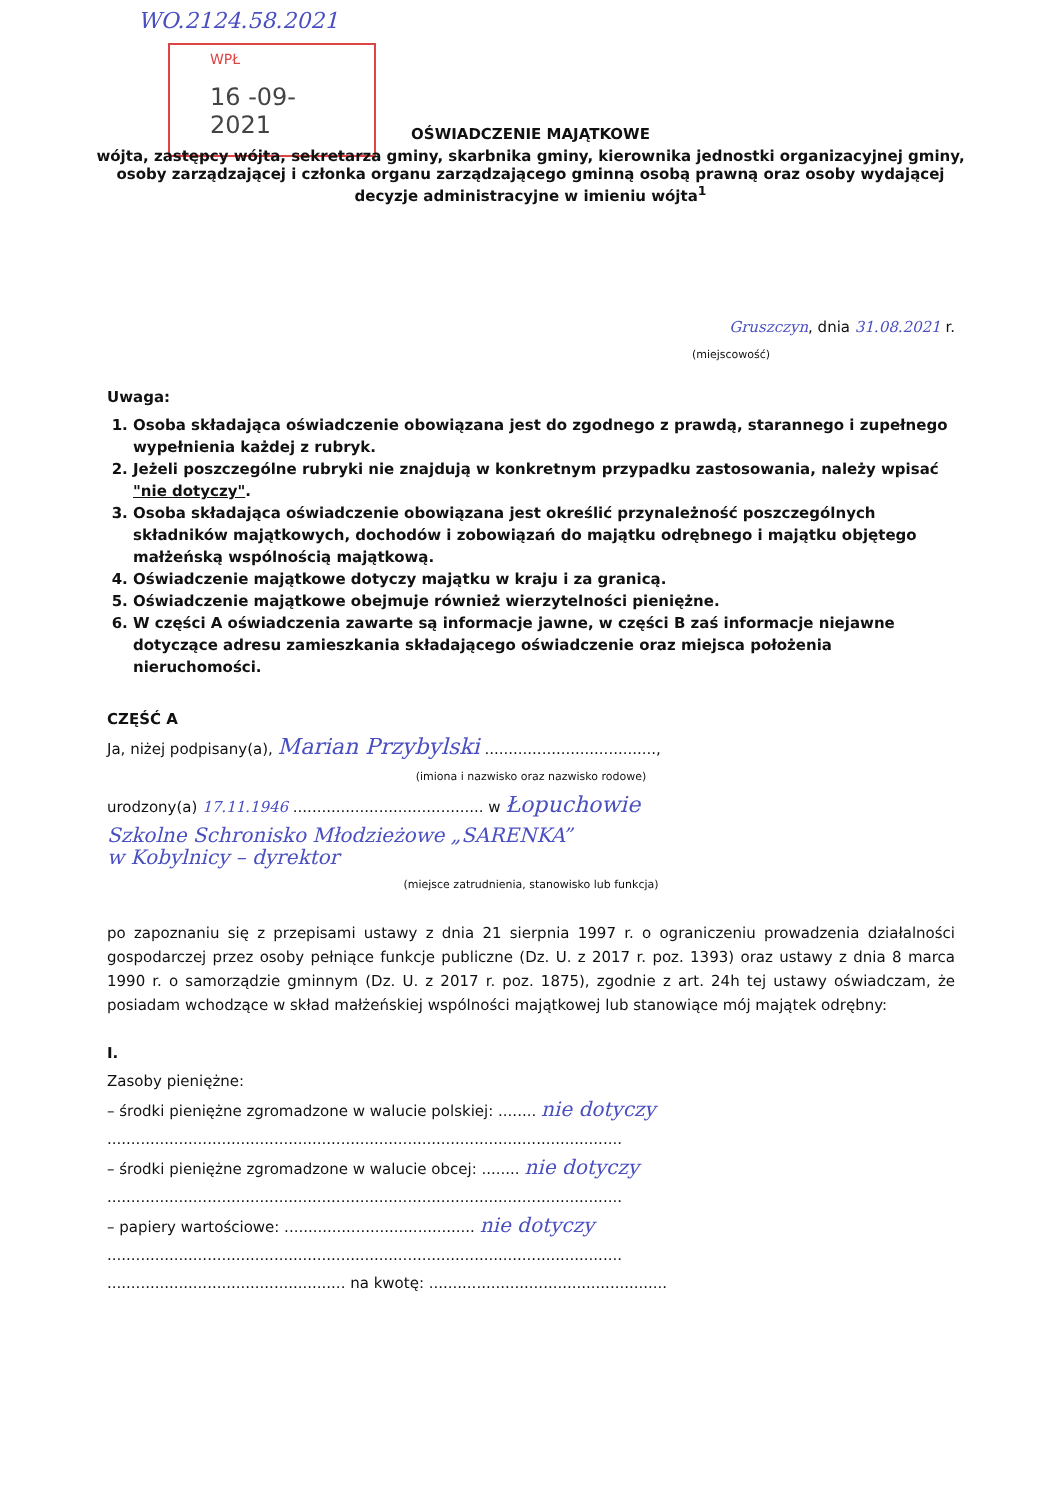WO.2124.58.2021
WPŁ
16 -09- 2021
OŚWIADCZENIE MAJĄTKOWE
wójta, zastępcy wójta, sekretarza gminy, skarbnika gminy, kierownika jednostki organizacyjnej gminy,
osoby zarządzającej i członka organu zarządzającego gminną osobą prawną oraz osoby wydającej
decyzje administracyjne w imieniu wójta<sup>1</sup>
Gruszczyn, dnia 31.08.2021 r.
(miejscowość)
Uwaga:
1. Osoba składająca oświadczenie obowiązana jest do zgodnego z prawdą, starannego i zupełnego wypełnienia każdej z rubryk.
2. Jeżeli poszczególne rubryki nie znajdują w konkretnym przypadku zastosowania, należy wpisać "nie dotyczy".
3. Osoba składająca oświadczenie obowiązana jest określić przynależność poszczególnych składników majątkowych, dochodów i zobowiązań do majątku odrębnego i majątku objętego małżeńską wspólnością majątkową.
4. Oświadczenie majątkowe dotyczy majątku w kraju i za granicą.
5. Oświadczenie majątkowe obejmuje również wierzytelności pieniężne.
6. W części A oświadczenia zawarte są informacje jawne, w części B zaś informacje niejawne dotyczące adresu zamieszkania składającego oświadczenie oraz miejsca położenia nieruchomości.
CZĘŚĆ A
Ja, niżej podpisany(a), Marian Przybylski ....................................,
(imiona i nazwisko oraz nazwisko rodowe)
urodzony(a) 17.11.1946 ........................................ w Łopuchowie
Szkolne Schronisko Młodzieżowe „SARENKA”
w Kobylnicy – dyrektor
(miejsce zatrudnienia, stanowisko lub funkcja)
po zapoznaniu się z przepisami ustawy z dnia 21 sierpnia 1997 r. o ograniczeniu prowadzenia działalności gospodarczej przez osoby pełniące funkcje publiczne (Dz. U. z 2017 r. poz. 1393) oraz ustawy z dnia 8 marca 1990 r. o samorządzie gminnym (Dz. U. z 2017 r. poz. 1875), zgodnie z art. 24h tej ustawy oświadczam, że posiadam wchodzące w skład małżeńskiej wspólności majątkowej lub stanowiące mój majątek odrębny:
I.
Zasoby pieniężne:
– środki pieniężne zgromadzone w walucie polskiej: ........ nie dotyczy
............................................................................................................
– środki pieniężne zgromadzone w walucie obcej: ........ nie dotyczy
............................................................................................................
– papiery wartościowe: ........................................ nie dotyczy
............................................................................................................
.................................................. na kwotę: ..................................................